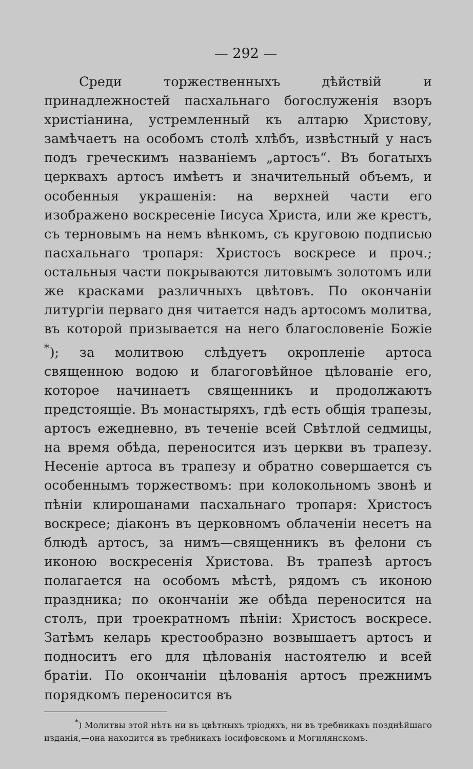— 292 —
Среди торжественныхъ дѣйствій и принадлежностей пасхальнаго богослуженія взоръ христіанина, устремленный къ алтарю Христову, замѣчаетъ на особомъ столѣ хлѣбъ, извѣстный у насъ подъ греческимъ названіемъ „артосъ“. Въ богатыхъ церквахъ артосъ имѣетъ и значительный объемъ, и особенныя украшенія: на верхней части его изображено воскресеніе Іисуса Христа, или же крестъ, съ терновымъ на немъ вѣнкомъ, съ круговою подписью пасхальнаго тропаря: Христосъ воскресе и проч.; остальныя части покрываются литовымъ золотомъ или же красками различныхъ цвѣтовъ. По окончаніи литургіи перваго дня читается надъ артосомъ молитва, въ которой призывается на него благословеніе Божіе <sup>*</sup>); за молитвою слѣдуетъ окропленіе артоса священною водою и благоговѣйное цѣлованіе его, которое начинаетъ священникъ и продолжаютъ предстоящіе. Въ монастыряхъ, гдѣ есть общія трапезы, артосъ ежедневно, въ теченіе всей Свѣтлой седмицы, на время обѣда, переносится изъ церкви въ трапезу. Несеніе артоса въ трапезу и обратно совершается съ особеннымъ торжествомъ: при колокольномъ звонѣ и пѣніи клирошанами пасхальнаго тропаря: Христосъ воскресе; діаконъ въ церковномъ облаченіи несетъ на блюдѣ артосъ, за нимъ—священникъ въ фелони съ иконою воскресенія Христова. Въ трапезѣ артосъ полагается на особомъ мѣстѣ, рядомъ съ иконою праздника; по окончаніи же обѣда переносится на столъ, при троекратномъ пѣніи: Христосъ воскресе. Затѣмъ келарь крестообразно возвышаетъ артосъ и подноситъ его для цѣлованія настоятелю и всей братіи. По окончаніи цѣлованія артосъ прежнимъ порядкомъ переносится въ
<sup>*</sup>) Молитвы этой нѣтъ ни въ цвѣтныхъ тріодяхъ, ни въ требникахъ позднѣйшаго изданія,—она находится въ требникахъ Іосифовскомъ и Могилянскомъ.